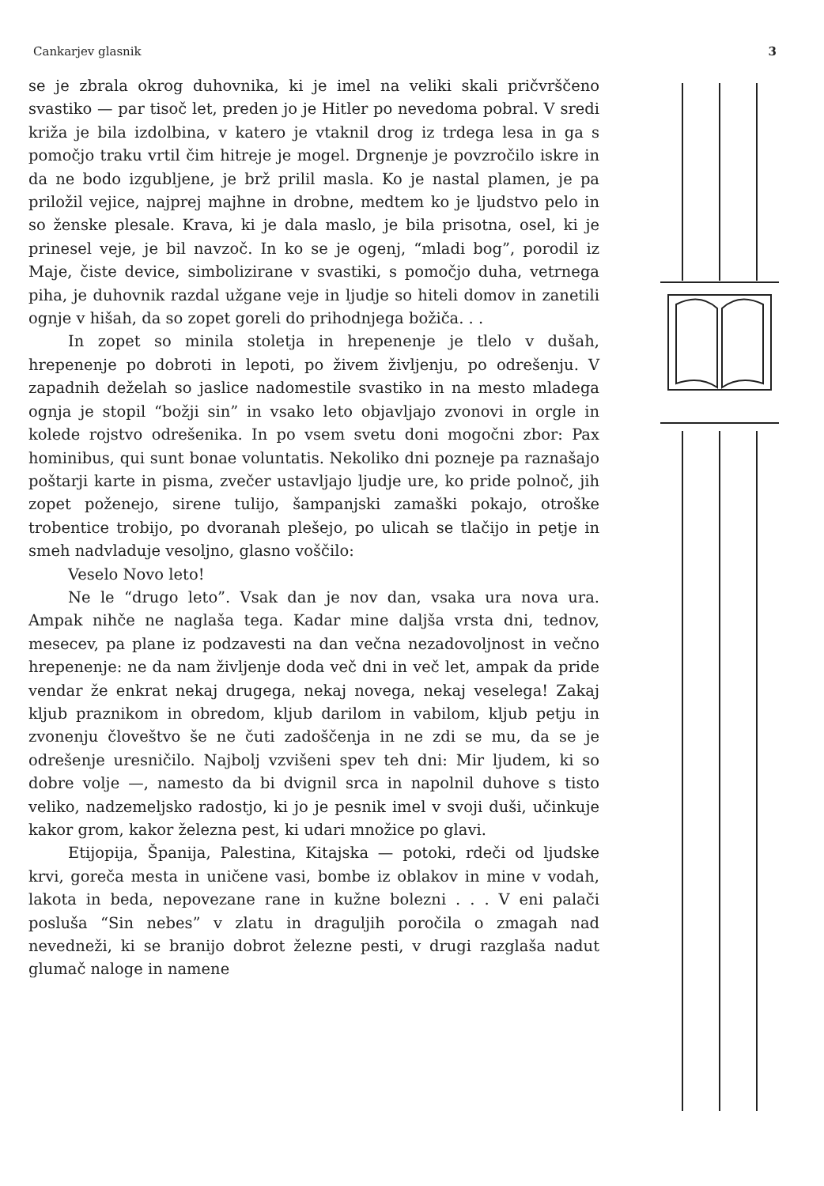Cankarjev glasnik 3
se je zbrala okrog duhovnika, ki je imel na veliki skali pričvrščeno svastiko — par tisoč let, preden jo je Hitler po nevedoma pobral. V sredi križa je bila izdolbina, v katero je vtaknil drog iz trdega lesa in ga s pomočjo traku vrtil čim hitreje je mogel. Drgnenje je povzročilo iskre in da ne bodo izgubljene, je brž prilil masla. Ko je nastal plamen, je pa priložil vejice, najprej majhne in drobne, medtem ko je ljudstvo pelo in so ženske plesale. Krava, ki je dala maslo, je bila prisotna, osel, ki je prinesel veje, je bil navzoč. In ko se je ogenj, “mladi bog”, porodil iz Maje, čiste device, simbolizirane v svastiki, s pomočjo duha, vetrnega piha, je duhovnik razdal užgane veje in ljudje so hiteli domov in zanetili ognje v hišah, da so zopet goreli do prihodnjega božiča. . .
In zopet so minila stoletja in hrepenenje je tlelo v dušah, hrepenenje po dobroti in lepoti, po živem življenju, po odrešenju. V zapadnih deželah so jaslice nadomestile svastiko in na mesto mladega ognja je stopil “božji sin” in vsako leto objavljajo zvonovi in orgle in kolede rojstvo odrešenika. In po vsem svetu doni mogočni zbor: Pax hominibus, qui sunt bonae voluntatis. Nekoliko dni pozneje pa raznašajo poštarji karte in pisma, zvečer ustavljajo ljudje ure, ko pride polnoč, jih zopet poženejo, sirene tulijo, šampanjski zamaški pokajo, otroške trobentice trobijo, po dvoranah plešejo, po ulicah se tlačijo in petje in smeh nadvladuje vesoljno, glasno voščilo:
Veselo Novo leto!
Ne le “drugo leto”. Vsak dan je nov dan, vsaka ura nova ura. Ampak nihče ne naglaša tega. Kadar mine daljša vrsta dni, tednov, mesecev, pa plane iz podzavesti na dan večna nezadovoljnost in večno hrepenenje: ne da nam življenje doda več dni in več let, ampak da pride vendar že enkrat nekaj drugega, nekaj novega, nekaj veselega! Zakaj kljub praznikom in obredom, kljub darilom in vabilom, kljub petju in zvonenju človeštvo še ne čuti zadoščenja in ne zdi se mu, da se je odrešenje uresničilo. Najbolj vzvišeni spev teh dni: Mir ljudem, ki so dobre volje —, namesto da bi dvignil srca in napolnil duhove s tisto veliko, nadzemeljsko radostjo, ki jo je pesnik imel v svoji duši, učinkuje kakor grom, kakor železna pest, ki udari množice po glavi.
Etijopija, Španija, Palestina, Kitajska — potoki, rdeči od ljudske krvi, goreča mesta in uničene vasi, bombe iz oblakov in mine v vodah, lakota in beda, nepovezane rane in kužne bolezni . . . V eni palači posluša “Sin nebes” v zlatu in draguljih poročila o zmagah nad nevedneži, ki se branijo dobrot železne pesti, v drugi razglaša nadut glumač naloge in namene